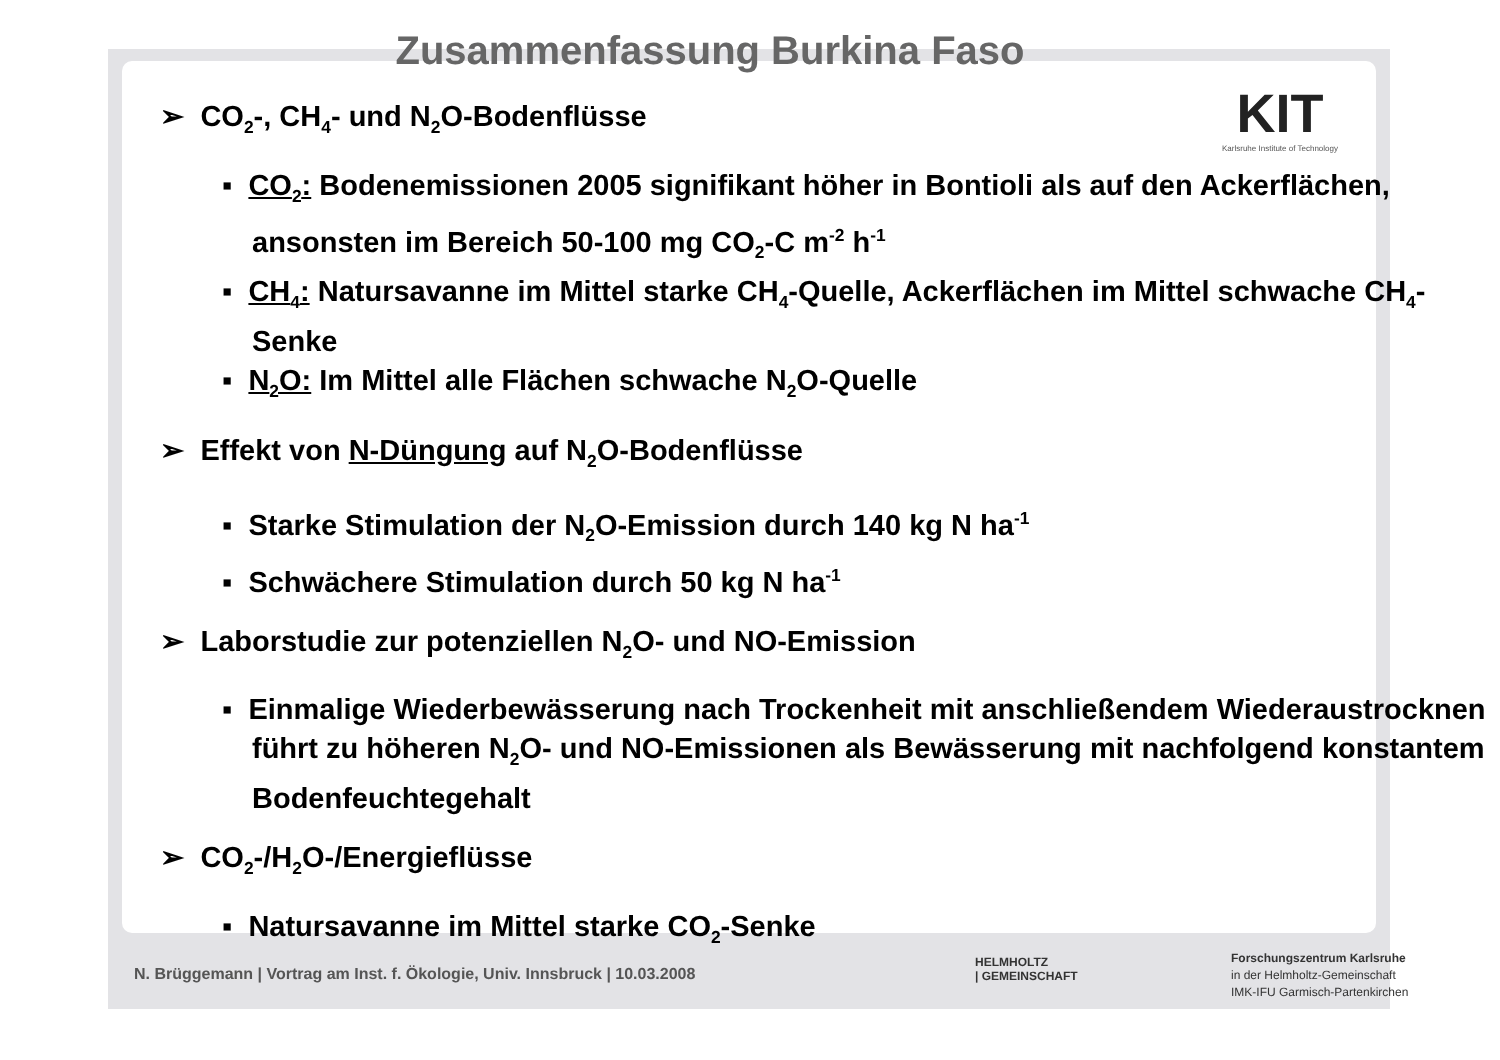KIT
Karlsruhe Institute of Technology
Zusammenfassung Burkina Faso
➢ CO<sub>2</sub>-, CH<sub>4</sub>- und N<sub>2</sub>O-Bodenflüsse
▪ CO<sub>2</sub>: Bodenemissionen 2005 signifikant höher in Bontioli als auf den Ackerflächen, ansonsten im Bereich 50-100 mg CO<sub>2</sub>-C m<sup>-2</sup> h<sup>-1</sup>
▪ CH<sub>4</sub>: Natursavanne im Mittel starke CH<sub>4</sub>-Quelle, Ackerflächen im Mittel schwache CH<sub>4</sub>-Senke
▪ N<sub>2</sub>O: Im Mittel alle Flächen schwache N<sub>2</sub>O-Quelle
➢ Effekt von N-Düngung auf N<sub>2</sub>O-Bodenflüsse
▪ Starke Stimulation der N<sub>2</sub>O-Emission durch 140 kg N ha<sup>-1</sup>
▪ Schwächere Stimulation durch 50 kg N ha<sup>-1</sup>
➢ Laborstudie zur potenziellen N<sub>2</sub>O- und NO-Emission
▪ Einmalige Wiederbewässerung nach Trockenheit mit anschließendem Wiederaustrocknen führt zu höheren N<sub>2</sub>O- und NO-Emissionen als Bewässerung mit nachfolgend konstantem Bodenfeuchtegehalt
➢ CO<sub>2</sub>-/H<sub>2</sub>O-/Energieflüsse
▪ Natursavanne im Mittel starke CO<sub>2</sub>-Senke
N. Brüggemann | Vortrag am Inst. f. Ökologie, Univ. Innsbruck | 10.03.2008
HELMHOLTZ
| GEMEINSCHAFT
Forschungszentrum Karlsruhe
in der Helmholtz-Gemeinschaft
IMK-IFU Garmisch-Partenkirchen